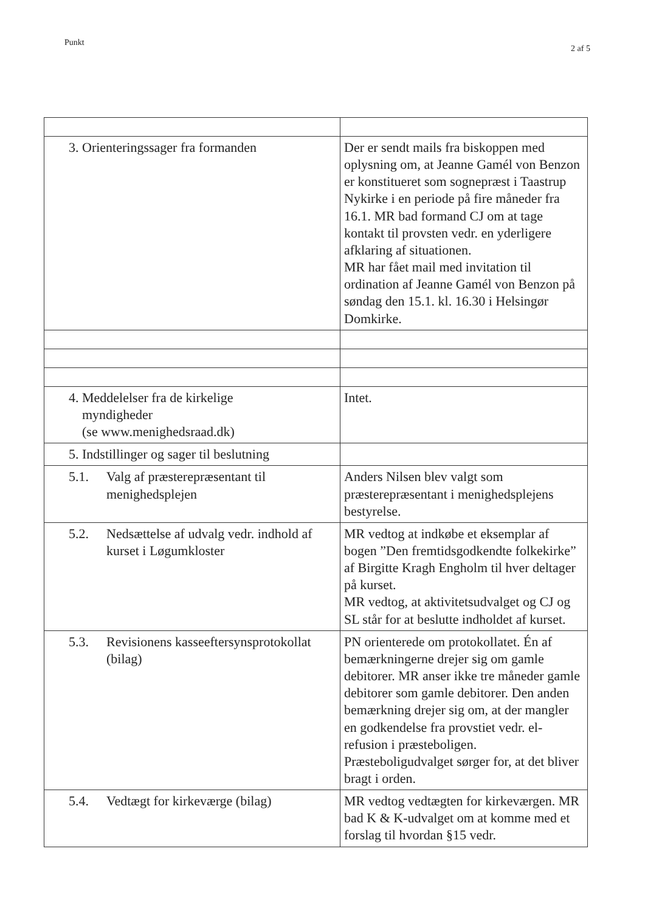Punkt 2 af 5
| 3. Orienteringssager fra formanden | Der er sendt mails fra biskoppen med oplysning om, at Jeanne Gamél von Benzon er konstitueret som sognepræst i Taastrup Nykirke i en periode på fire måneder fra 16.1. MR bad formand CJ om at tage kontakt til provsten vedr. en yderligere afklaring af situationen. MR har fået mail med invitation til ordination af Jeanne Gamél von Benzon på søndag den 15.1. kl. 16.30 i Helsingør Domkirke. |
| 4. Meddelelser fra de kirkelige myndigheder (se www.menighedsraad.dk) | Intet. |
| 5. Indstillinger og sager til beslutning | |
| 5.1. Valg af præsterepræsentant til menighedsplejen | Anders Nilsen blev valgt som præsterepræsentant i menighedsplejens bestyrelse. |
| 5.2. Nedsættelse af udvalg vedr. indhold af kurset i Løgumkloster | MR vedtog at indkøbe et eksemplar af bogen ”Den fremtidsgodkendte folkekirke” af Birgitte Kragh Engholm til hver deltager på kurset. MR vedtog, at aktivitetsudvalget og CJ og SL står for at beslutte indholdet af kurset. |
| 5.3. Revisionens kasseeftersynsprotokollat (bilag) | PN orienterede om protokollatet. Én af bemærkningerne drejer sig om gamle debitorer. MR anser ikke tre måneder gamle debitorer som gamle debitorer. Den anden bemærkning drejer sig om, at der mangler en godkendelse fra provstiet vedr. el-refusion i præsteboligen. Præsteboligudvalget sørger for, at det bliver bragt i orden. |
| 5.4. Vedtægt for kirkeværge (bilag) | MR vedtog vedtægten for kirkeværgen. MR bad K & K-udvalget om at komme med et forslag til hvordan §15 vedr. |